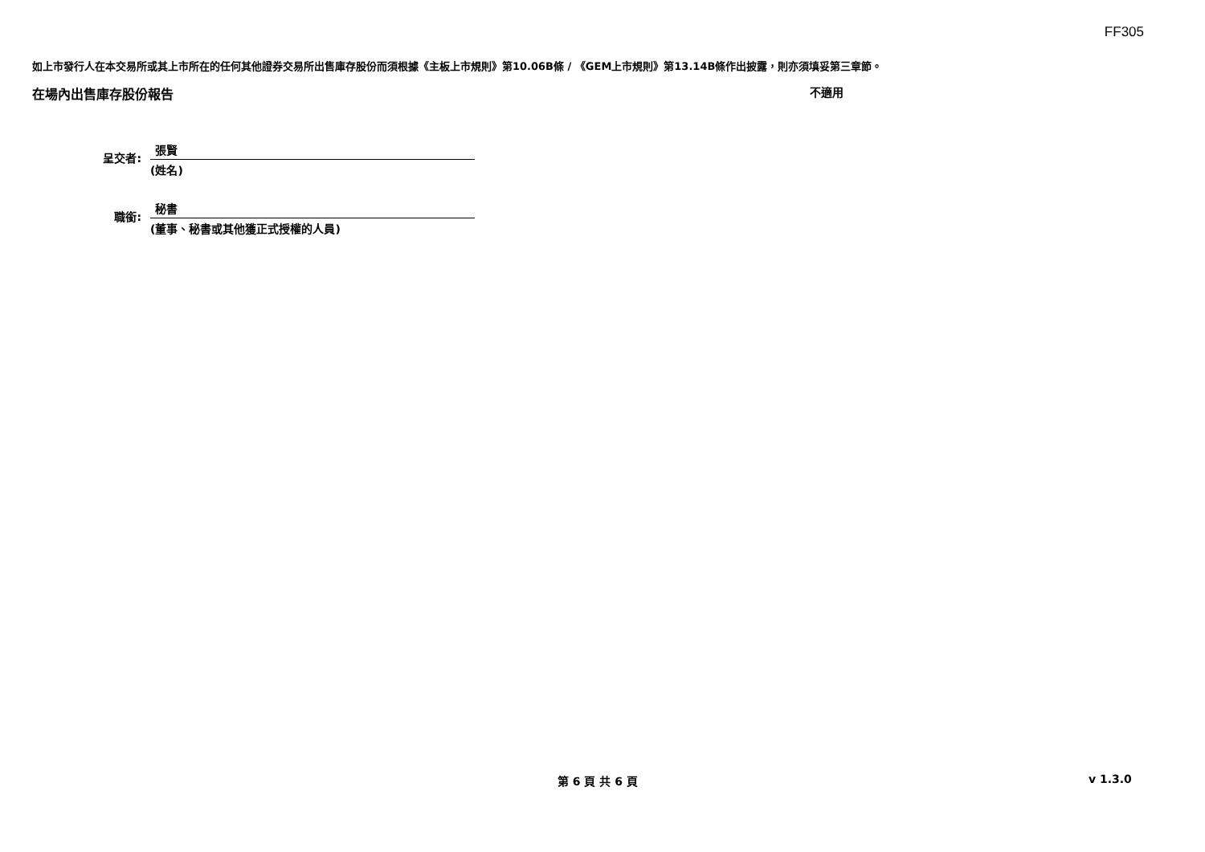FF305
如上市發行人在本交易所或其上市所在的任何其他證券交易所出售庫存股份而須根據《主板上市規則》第10.06B條 / 《GEM上市規則》第13.14B條作出披露，則亦須填妥第三章節。
在場內出售庫存股份報告 不適用
呈交者:
張賢
(姓名)
職銜:
秘書
(董事、秘書或其他獲正式授權的人員)
第 6 頁 共 6 頁 v 1.3.0